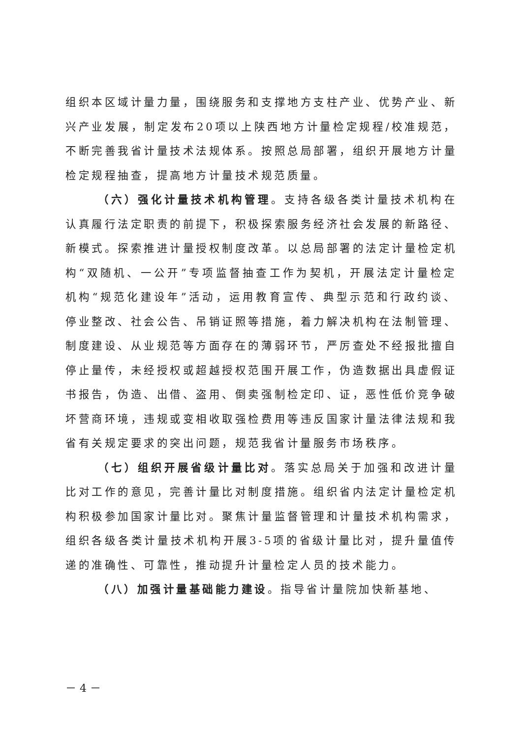组织本区域计量力量，围绕服务和支撑地方支柱产业、优势产业、新兴产业发展，制定发布20项以上陕西地方计量检定规程/校准规范，不断完善我省计量技术法规体系。按照总局部署，组织开展地方计量检定规程抽查，提高地方计量技术规范质量。
（六）强化计量技术机构管理。支持各级各类计量技术机构在认真履行法定职责的前提下，积极探索服务经济社会发展的新路径、新模式。探索推进计量授权制度改革。以总局部署的法定计量检定机构“双随机、一公开”专项监督抽查工作为契机，开展法定计量检定机构“规范化建设年”活动，运用教育宣传、典型示范和行政约谈、停业整改、社会公告、吊销证照等措施，着力解决机构在法制管理、制度建设、从业规范等方面存在的薄弱环节，严厉查处不经报批擅自停止量传，未经授权或超越授权范围开展工作，伪造数据出具虚假证书报告，伪造、出借、盗用、倒卖强制检定印、证，恶性低价竞争破坏营商环境，违规或变相收取强检费用等违反国家计量法律法规和我省有关规定要求的突出问题，规范我省计量服务市场秩序。
（七）组织开展省级计量比对。落实总局关于加强和改进计量比对工作的意见，完善计量比对制度措施。组织省内法定计量检定机构积极参加国家计量比对。聚焦计量监督管理和计量技术机构需求，组织各级各类计量技术机构开展3-5项的省级计量比对，提升量值传递的准确性、可靠性，推动提升计量检定人员的技术能力。
（八）加强计量基础能力建设。指导省计量院加快新基地、
－ 4 －